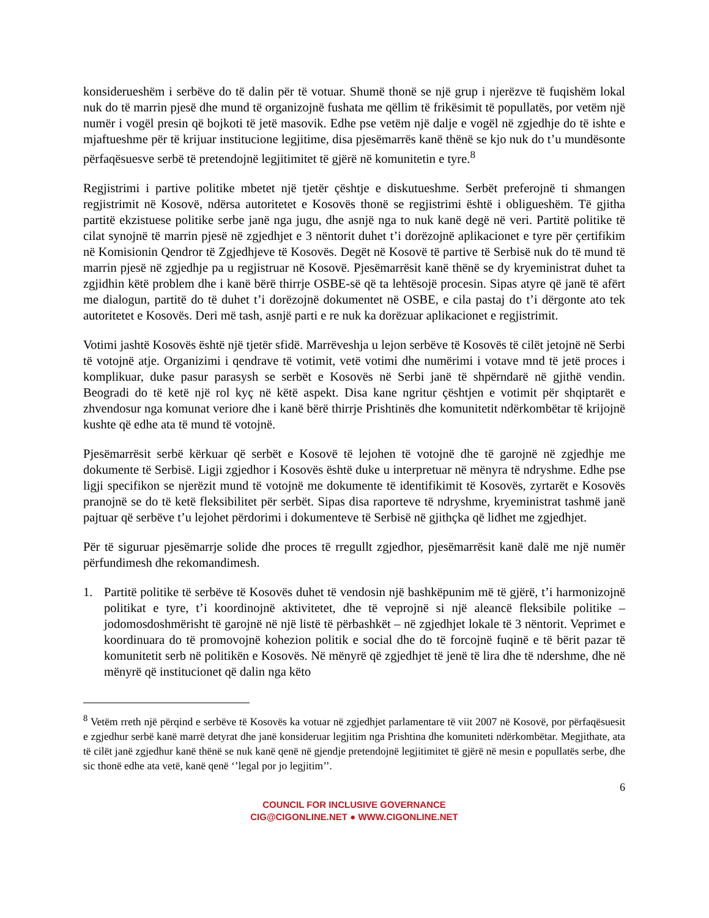konsiderueshëm i serbëve do të dalin për të votuar. Shumë thonë se një grup i njerëzve të fuqishëm lokal nuk do të marrin pjesë dhe mund të organizojnë fushata me qëllim të frikësimit të popullatës, por vetëm një numër i vogël presin që bojkoti të jetë masovik. Edhe pse vetëm një dalje e vogël në zgjedhje do të ishte e mjaftueshme për të krijuar institucione legjitime, disa pjesëmarrës kanë thënë se kjo nuk do t’u mundësonte përfaqësuesve serbë të pretendojnë legjitimitet të gjërë në komunitetin e tyre.<sup>8</sup>
Regjistrimi i partive politike mbetet një tjetër çështje e diskutueshme. Serbët preferojnë ti shmangen regjistrimit në Kosovë, ndërsa autoritetet e Kosovës thonë se regjistrimi është i obligueshëm. Të gjitha partitë ekzistuese politike serbe janë nga jugu, dhe asnjë nga to nuk kanë degë në veri. Partitë politike të cilat synojnë të marrin pjesë në zgjedhjet e 3 nëntorit duhet t’i dorëzojnë aplikacionet e tyre për çertifikim në Komisionin Qendror të Zgjedhjeve të Kosovës. Degët në Kosovë të partive të Serbisë nuk do të mund të marrin pjesë në zgjedhje pa u regjistruar në Kosovë. Pjesëmarrësit kanë thënë se dy kryeministrat duhet ta zgjidhin këtë problem dhe i kanë bërë thirrje OSBE-së që ta lehtësojë procesin. Sipas atyre që janë të afërt me dialogun, partitë do të duhet t’i dorëzojnë dokumentet në OSBE, e cila pastaj do t’i dërgonte ato tek autoritetet e Kosovës. Deri më tash, asnjë parti e re nuk ka dorëzuar aplikacionet e regjistrimit.
Votimi jashtë Kosovës është një tjetër sfidë. Marrëveshja u lejon serbëve të Kosovës të cilët jetojnë në Serbi të votojnë atje. Organizimi i qendrave të votimit, vetë votimi dhe numërimi i votave mnd të jetë proces i komplikuar, duke pasur parasysh se serbët e Kosovës në Serbi janë të shpërndarë në gjithë vendin. Beogradi do të ketë një rol kyç në këtë aspekt. Disa kane ngritur çështjen e votimit për shqiptarët e zhvendosur nga komunat veriore dhe i kanë bërë thirrje Prishtinës dhe komunitetit ndërkombëtar të krijojnë kushte që edhe ata të mund të votojnë.
Pjesëmarrësit serbë kërkuar që serbët e Kosovë të lejohen të votojnë dhe të garojnë në zgjedhje me dokumente të Serbisë. Ligji zgjedhor i Kosovës është duke u interpretuar në mënyra të ndryshme. Edhe pse ligji specifikon se njerëzit mund të votojnë me dokumente të identifikimit të Kosovës, zyrtarët e Kosovës pranojnë se do të ketë fleksibilitet për serbët. Sipas disa raporteve të ndryshme, kryeministrat tashmë janë pajtuar që serbëve t’u lejohet përdorimi i dokumenteve të Serbisë në gjithçka që lidhet me zgjedhjet.
Për të siguruar pjesëmarrje solide dhe proces të rregullt zgjedhor, pjesëmarrësit kanë dalë me një numër përfundimesh dhe rekomandimesh.
1. Partitë politike të serbëve të Kosovës duhet të vendosin një bashkëpunim më të gjërë, t’i harmonizojnë politikat e tyre, t’i koordinojnë aktivitetet, dhe të veprojnë si një aleancë fleksibile politike – jodomosdoshmërisht të garojnë në një listë të përbashkët – në zgjedhjet lokale të 3 nëntorit. Veprimet e koordinuara do të promovojnë kohezion politik e social dhe do të forcojnë fuqinë e të bërit pazar të komunitetit serb në politikën e Kosovës. Në mënyrë që zgjedhjet të jenë të lira dhe të ndershme, dhe në mënyrë që institucionet që dalin nga këto
<sup>8</sup> Vetëm rreth një përqind e serbëve të Kosovës ka votuar në zgjedhjet parlamentare të viit 2007 në Kosovë, por përfaqësuesit e zgjedhur serbë kanë marrë detyrat dhe janë konsideruar legjitim nga Prishtina dhe komuniteti ndërkombëtar. Megjithate, ata të cilët janë zgjedhur kanë thënë se nuk kanë qenë në gjendje pretendojnë legjitimitet të gjërë në mesin e popullatës serbe, dhe sic thonë edhe ata vetë, kanë qenë ‘’legal por jo legjitim’’.
6
COUNCIL FOR INCLUSIVE GOVERNANCE
CIG@CIGONLINE.NET ● WWW.CIGONLINE.NET